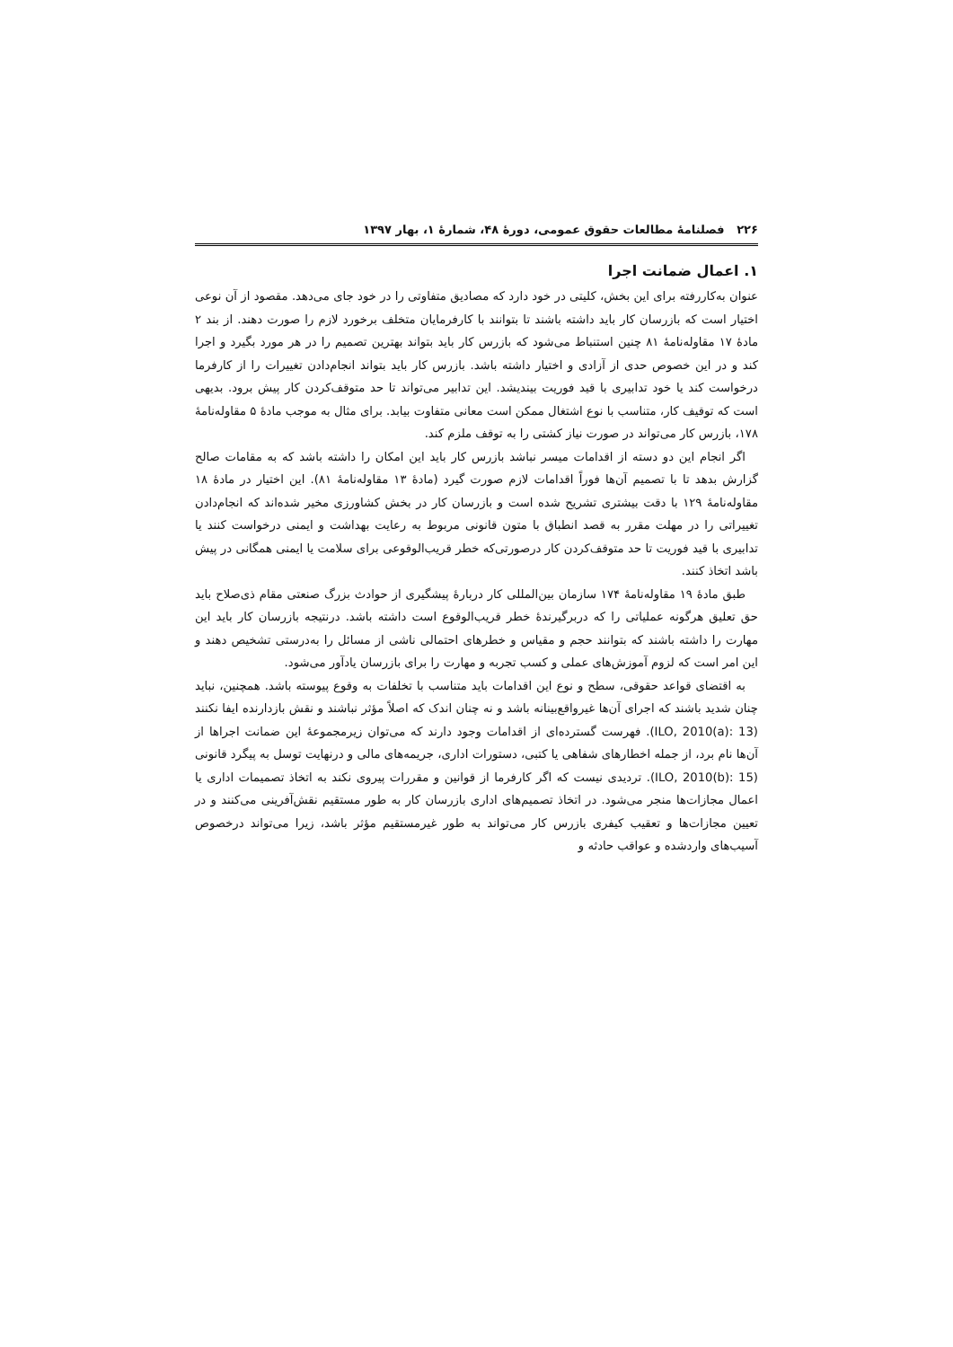۲۲۶ فصلنامهٔ مطالعات حقوق عمومی، دورهٔ ۴۸، شمارهٔ ۱، بهار ۱۳۹۷
۱. اعمال ضمانت اجرا
عنوان به‌کاررفته برای این بخش، کلیتی در خود دارد که مصادیق متفاوتی را در خود جای می‌دهد. مقصود از آن نوعی اختیار است که بازرسان کار باید داشته باشند تا بتوانند با کارفرمایان متخلف برخورد لازم را صورت دهند. از بند ۲ مادهٔ ۱۷ مقاوله‌نامهٔ ۸۱ چنین استنباط می‌شود که بازرس کار باید بتواند بهترین تصمیم را در هر مورد بگیرد و اجرا کند و در این خصوص حدی از آزادی و اختیار داشته باشد. بازرس کار باید بتواند انجام‌دادن تغییرات را از کارفرما درخواست کند یا خود تدابیری با قید فوریت بیندیشد. این تدابیر می‌تواند تا حد متوقف‌کردن کار پیش برود. بدیهی است که توقیف کار، متناسب با نوع اشتغال ممکن است معانی متفاوت بیابد. برای مثال به موجب مادهٔ ۵ مقاوله‌نامهٔ ۱۷۸، بازرس کار می‌تواند در صورت نیاز کشتی را به توقف ملزم کند.
اگر انجام این دو دسته از اقدامات میسر نباشد بازرس کار باید این امکان را داشته باشد که به مقامات صالح گزارش بدهد تا با تصمیم آن‌ها فوراً اقدامات لازم صورت گیرد (مادهٔ ۱۳ مقاوله‌نامهٔ ۸۱). این اختیار در مادهٔ ۱۸ مقاوله‌نامهٔ ۱۲۹ با دقت بیشتری تشریح شده است و بازرسان کار در بخش کشاورزی مخیر شده‌اند که انجام‌دادن تغییراتی را در مهلت مقرر به قصد انطباق با متون قانونی مربوط به رعایت بهداشت و ایمنی درخواست کنند یا تدابیری با قید فوریت تا حد متوقف‌کردن کار درصورتی‌که خطر قریب‌الوقوعی برای سلامت یا ایمنی همگانی در پیش باشد اتخاذ کنند.
طبق مادهٔ ۱۹ مقاوله‌نامهٔ ۱۷۴ سازمان بین‌المللی کار دربارهٔ پیشگیری از حوادث بزرگ صنعتی مقام ذی‌صلاح باید حق تعلیق هرگونه عملیاتی را که دربرگیرندهٔ خطر قریب‌الوقوع است داشته باشد. درنتیجه بازرسان کار باید این مهارت را داشته باشند که بتوانند حجم و مقیاس و خطرهای احتمالی ناشی از مسائل را به‌درستی تشخیص دهند و این امر است که لزوم آموزش‌های عملی و کسب تجربه و مهارت را برای بازرسان یادآور می‌شود.
به اقتضای قواعد حقوقی، سطح و نوع این اقدامات باید متناسب با تخلفات به وقوع پیوسته باشد. همچنین، نباید چنان شدید باشند که اجرای آن‌ها غیرواقع‌بینانه باشد و نه چنان اندک که اصلاً مؤثر نباشند و نقش بازدارنده ایفا نکنند (ILO, 2010(a): 13). فهرست گسترده‌ای از اقدامات وجود دارند که می‌توان زیرمجموعهٔ این ضمانت اجراها از آن‌ها نام برد، از جمله اخطارهای شفاهی یا کتبی، دستورات اداری، جریمه‌های مالی و درنهایت توسل به پیگرد قانونی (ILO, 2010(b): 15). تردیدی نیست که اگر کارفرما از قوانین و مقررات پیروی نکند به اتخاذ تصمیمات اداری یا اعمال مجازات‌ها منجر می‌شود. در اتخاذ تصمیم‌های اداری بازرسان کار به طور مستقیم نقش‌آفرینی می‌کنند و در تعیین مجازات‌ها و تعقیب کیفری بازرس کار می‌تواند به طور غیرمستقیم مؤثر باشد، زیرا می‌تواند درخصوص آسیب‌های واردشده و عواقب حادثه و